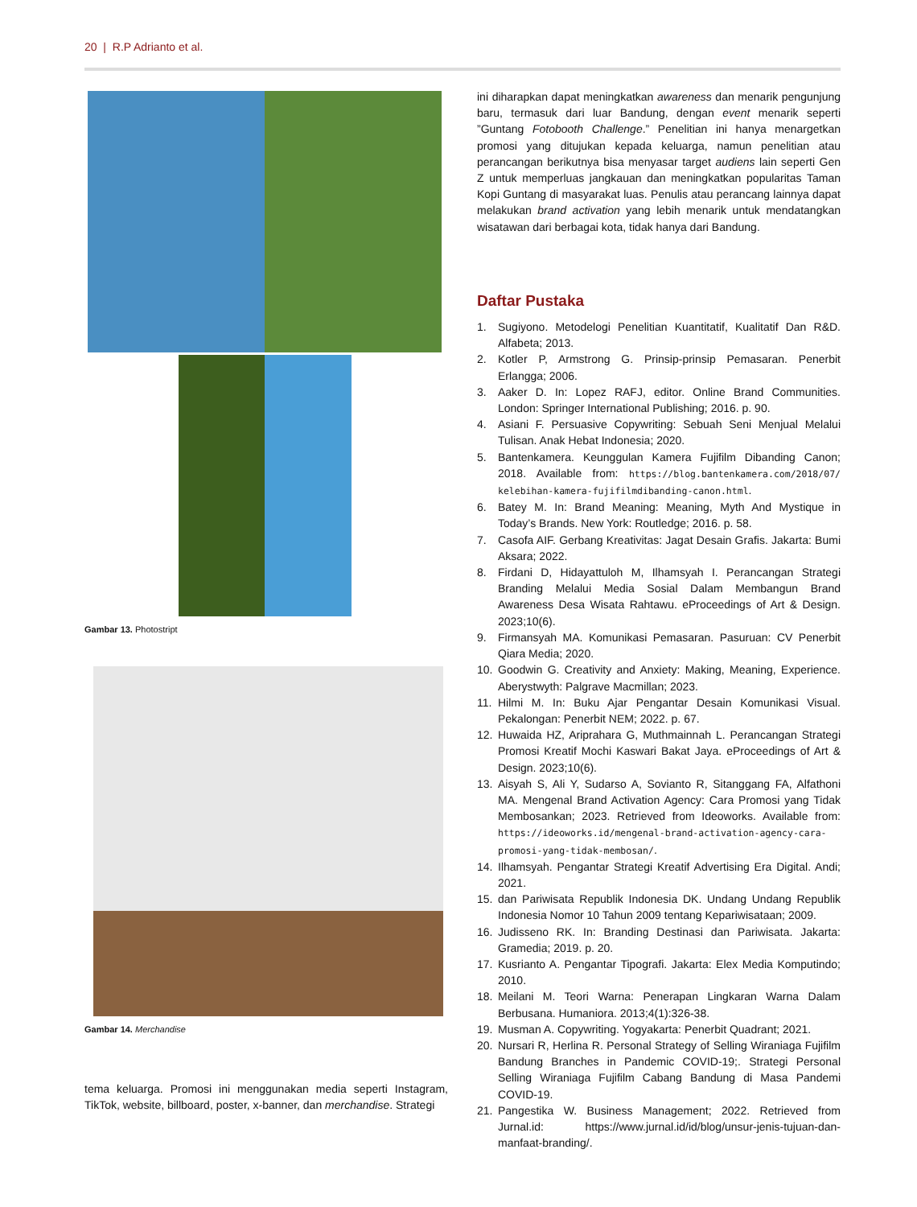20 | R.P Adrianto et al.
Gambar 13. Photostript
Gambar 14. Merchandise
tema keluarga. Promosi ini menggunakan media seperti Instagram, TikTok, website, billboard, poster, x-banner, dan merchandise. Strategi
ini diharapkan dapat meningkatkan awareness dan menarik pengunjung baru, termasuk dari luar Bandung, dengan event menarik seperti ”Guntang Fotobooth Challenge.” Penelitian ini hanya menargetkan promosi yang ditujukan kepada keluarga, namun penelitian atau perancangan berikutnya bisa menyasar target audiens lain seperti Gen Z untuk memperluas jangkauan dan meningkatkan popularitas Taman Kopi Guntang di masyarakat luas. Penulis atau perancang lainnya dapat melakukan brand activation yang lebih menarik untuk mendatangkan wisatawan dari berbagai kota, tidak hanya dari Bandung.
Daftar Pustaka
1. Sugiyono. Metodelogi Penelitian Kuantitatif, Kualitatif Dan R&D. Alfabeta; 2013.
2. Kotler P, Armstrong G. Prinsip-prinsip Pemasaran. Penerbit Erlangga; 2006.
3. Aaker D. In: Lopez RAFJ, editor. Online Brand Communities. London: Springer International Publishing; 2016. p. 90.
4. Asiani F. Persuasive Copywriting: Sebuah Seni Menjual Melalui Tulisan. Anak Hebat Indonesia; 2020.
5. Bantenkamera. Keunggulan Kamera Fujifilm Dibanding Canon; 2018. Available from: https://blog.bantenkamera.com/2018/07/ kelebihan-kamera-fujifilmdibanding-canon.html.
6. Batey M. In: Brand Meaning: Meaning, Myth And Mystique in Today’s Brands. New York: Routledge; 2016. p. 58.
7. Casofa AIF. Gerbang Kreativitas: Jagat Desain Grafis. Jakarta: Bumi Aksara; 2022.
8. Firdani D, Hidayattuloh M, Ilhamsyah I. Perancangan Strategi Branding Melalui Media Sosial Dalam Membangun Brand Awareness Desa Wisata Rahtawu. eProceedings of Art & Design. 2023;10(6).
9. Firmansyah MA. Komunikasi Pemasaran. Pasuruan: CV Penerbit Qiara Media; 2020.
10. Goodwin G. Creativity and Anxiety: Making, Meaning, Experience. Aberystwyth: Palgrave Macmillan; 2023.
11. Hilmi M. In: Buku Ajar Pengantar Desain Komunikasi Visual. Pekalongan: Penerbit NEM; 2022. p. 67.
12. Huwaida HZ, Ariprahara G, Muthmainnah L. Perancangan Strategi Promosi Kreatif Mochi Kaswari Bakat Jaya. eProceedings of Art & Design. 2023;10(6).
13. Aisyah S, Ali Y, Sudarso A, Sovianto R, Sitanggang FA, Alfathoni MA. Mengenal Brand Activation Agency: Cara Promosi yang Tidak Membosankan; 2023. Retrieved from Ideoworks. Available from: https://ideoworks.id/mengenal-brand-activation-agency-cara-promosi-yang-tidak-membosan/.
14. Ilhamsyah. Pengantar Strategi Kreatif Advertising Era Digital. Andi; 2021.
15. dan Pariwisata Republik Indonesia DK. Undang Undang Republik Indonesia Nomor 10 Tahun 2009 tentang Kepariwisataan; 2009.
16. Judisseno RK. In: Branding Destinasi dan Pariwisata. Jakarta: Gramedia; 2019. p. 20.
17. Kusrianto A. Pengantar Tipografi. Jakarta: Elex Media Komputindo; 2010.
18. Meilani M. Teori Warna: Penerapan Lingkaran Warna Dalam Berbusana. Humaniora. 2013;4(1):326-38.
19. Musman A. Copywriting. Yogyakarta: Penerbit Quadrant; 2021.
20. Nursari R, Herlina R. Personal Strategy of Selling Wiraniaga Fujifilm Bandung Branches in Pandemic COVID-19;. Strategi Personal Selling Wiraniaga Fujifilm Cabang Bandung di Masa Pandemi COVID-19.
21. Pangestika W. Business Management; 2022. Retrieved from Jurnal.id: https://www.jurnal.id/id/blog/unsur-jenis-tujuan-dan-manfaat-branding/.